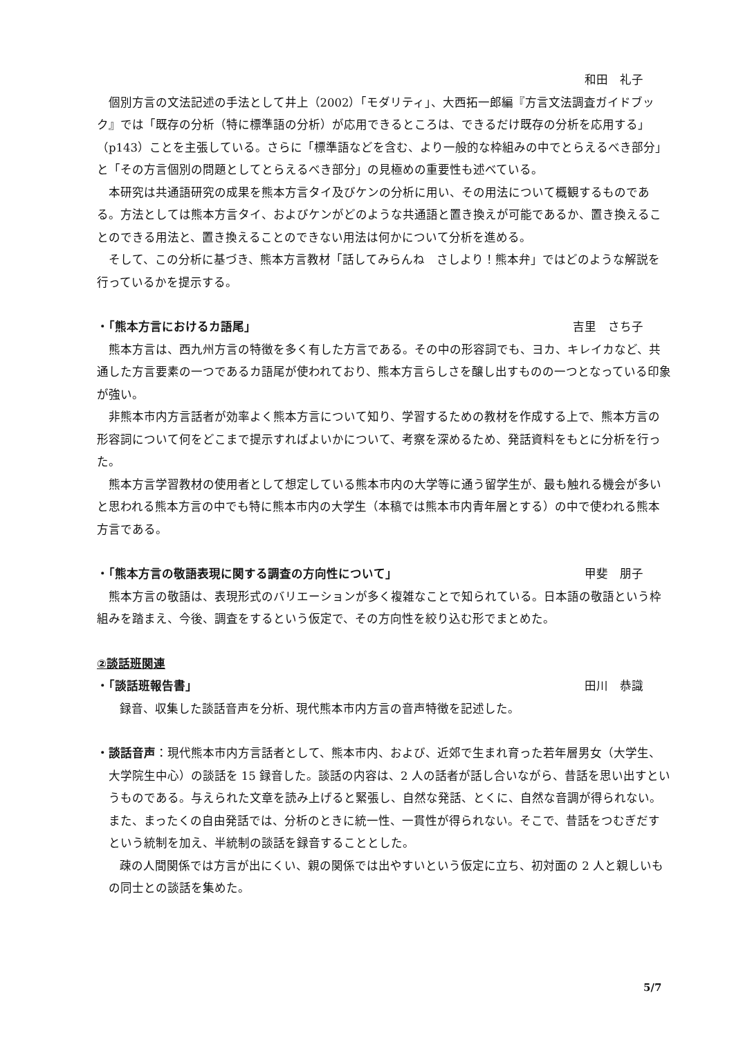和田　礼子
個別方言の文法記述の手法として井上（2002）「モダリティ」、大西拓一郎編『方言文法調査ガイドブック』では「既存の分析（特に標準語の分析）が応用できるところは、できるだけ既存の分析を応用する」（p143）ことを主張している。さらに「標準語などを含む、より一般的な枠組みの中でとらえるべき部分」と「その方言個別の問題としてとらえるべき部分」の見極めの重要性も述べている。
本研究は共通語研究の成果を熊本方言タイ及びケンの分析に用い、その用法について概観するものである。方法としては熊本方言タイ、およびケンがどのような共通語と置き換えが可能であるか、置き換えることのできる用法と、置き換えることのできない用法は何かについて分析を進める。
そして、この分析に基づき、熊本方言教材「話してみらんね　さしより！熊本弁」ではどのような解説を行っているかを提示する。
・「熊本方言におけるカ語尾」 吉里　さち子
熊本方言は、西九州方言の特徴を多く有した方言である。その中の形容詞でも、ヨカ、キレイカなど、共通した方言要素の一つであるカ語尾が使われており、熊本方言らしさを醸し出すものの一つとなっている印象が強い。
非熊本市内方言話者が効率よく熊本方言について知り、学習するための教材を作成する上で、熊本方言の形容詞について何をどこまで提示すればよいかについて、考察を深めるため、発話資料をもとに分析を行った。
熊本方言学習教材の使用者として想定している熊本市内の大学等に通う留学生が、最も触れる機会が多いと思われる熊本方言の中でも特に熊本市内の大学生（本稿では熊本市内青年層とする）の中で使われる熊本方言である。
・「熊本方言の敬語表現に関する調査の方向性について」 甲斐　朋子
熊本方言の敬語は、表現形式のバリエーションが多く複雑なことで知られている。日本語の敬語という枠組みを踏まえ、今後、調査をするという仮定で、その方向性を絞り込む形でまとめた。
②談話班関連
・「談話班報告書」 田川　恭識
録音、収集した談話音声を分析、現代熊本市内方言の音声特徴を記述した。
・談話音声：現代熊本市内方言話者として、熊本市内、および、近郊で生まれ育った若年層男女（大学生、大学院生中心）の談話を 15 録音した。談話の内容は、2 人の話者が話し合いながら、昔話を思い出すというものである。与えられた文章を読み上げると緊張し、自然な発話、とくに、自然な音調が得られない。また、まったくの自由発話では、分析のときに統一性、一貫性が得られない。そこで、昔話をつむぎだすという統制を加え、半統制の談話を録音することとした。
疎の人間関係では方言が出にくい、親の関係では出やすいという仮定に立ち、初対面の 2 人と親しいもの同士との談話を集めた。
5/7